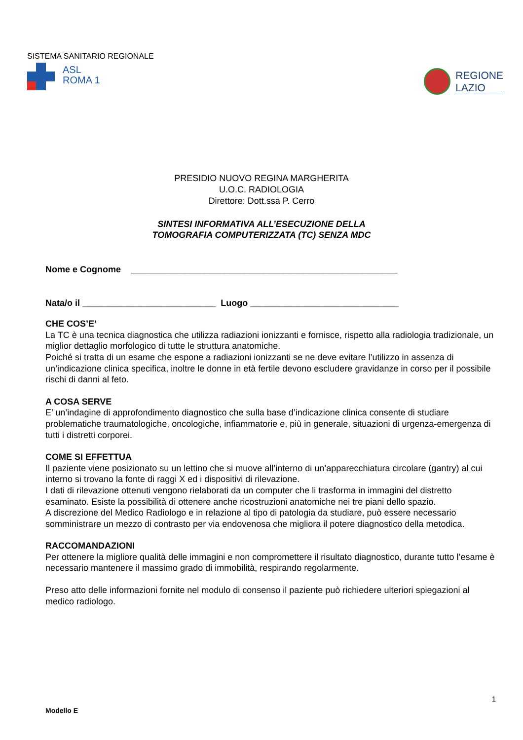SISTEMA SANITARIO REGIONALE
ASL
ROMA 1
REGIONE
LAZIO
PRESIDIO NUOVO REGINA MARGHERITA
U.O.C. RADIOLOGIA
Direttore: Dott.ssa P. Cerro
SINTESI INFORMATIVA ALL’ESECUZIONE DELLA
TOMOGRAFIA COMPUTERIZZATA (TC) SENZA MDC
Nome e Cognome ______________________________________________________
Nata/o il ___________________________ Luogo ______________________________
CHE COS’E’
La TC è una tecnica diagnostica che utilizza radiazioni ionizzanti e fornisce, rispetto alla radiologia tradizionale, un miglior dettaglio morfologico di tutte le struttura anatomiche.
Poiché si tratta di un esame che espone a radiazioni ionizzanti se ne deve evitare l’utilizzo in assenza di un’indicazione clinica specifica, inoltre le donne in età fertile devono escludere gravidanze in corso per il possibile rischi di danni al feto.
A COSA SERVE
E’ un’indagine di approfondimento diagnostico che sulla base d’indicazione clinica consente di studiare problematiche traumatologiche, oncologiche, infiammatorie e, più in generale, situazioni di urgenza-emergenza di tutti i distretti corporei.
COME SI EFFETTUA
Il paziente viene posizionato su un lettino che si muove all’interno di un’apparecchiatura circolare (gantry) al cui interno si trovano la fonte di raggi X ed i dispositivi di rilevazione.
I dati di rilevazione ottenuti vengono rielaborati da un computer che li trasforma in immagini del distretto esaminato. Esiste la possibilità di ottenere anche ricostruzioni anatomiche nei tre piani dello spazio.
A discrezione del Medico Radiologo e in relazione al tipo di patologia da studiare, può essere necessario somministrare un mezzo di contrasto per via endovenosa che migliora il potere diagnostico della metodica.
RACCOMANDAZIONI
Per ottenere la migliore qualità delle immagini e non compromettere il risultato diagnostico, durante tutto l’esame è necessario mantenere il massimo grado di immobilità, respirando regolarmente.
Preso atto delle informazioni fornite nel modulo di consenso il paziente può richiedere ulteriori spiegazioni al medico radiologo.
1
Modello E